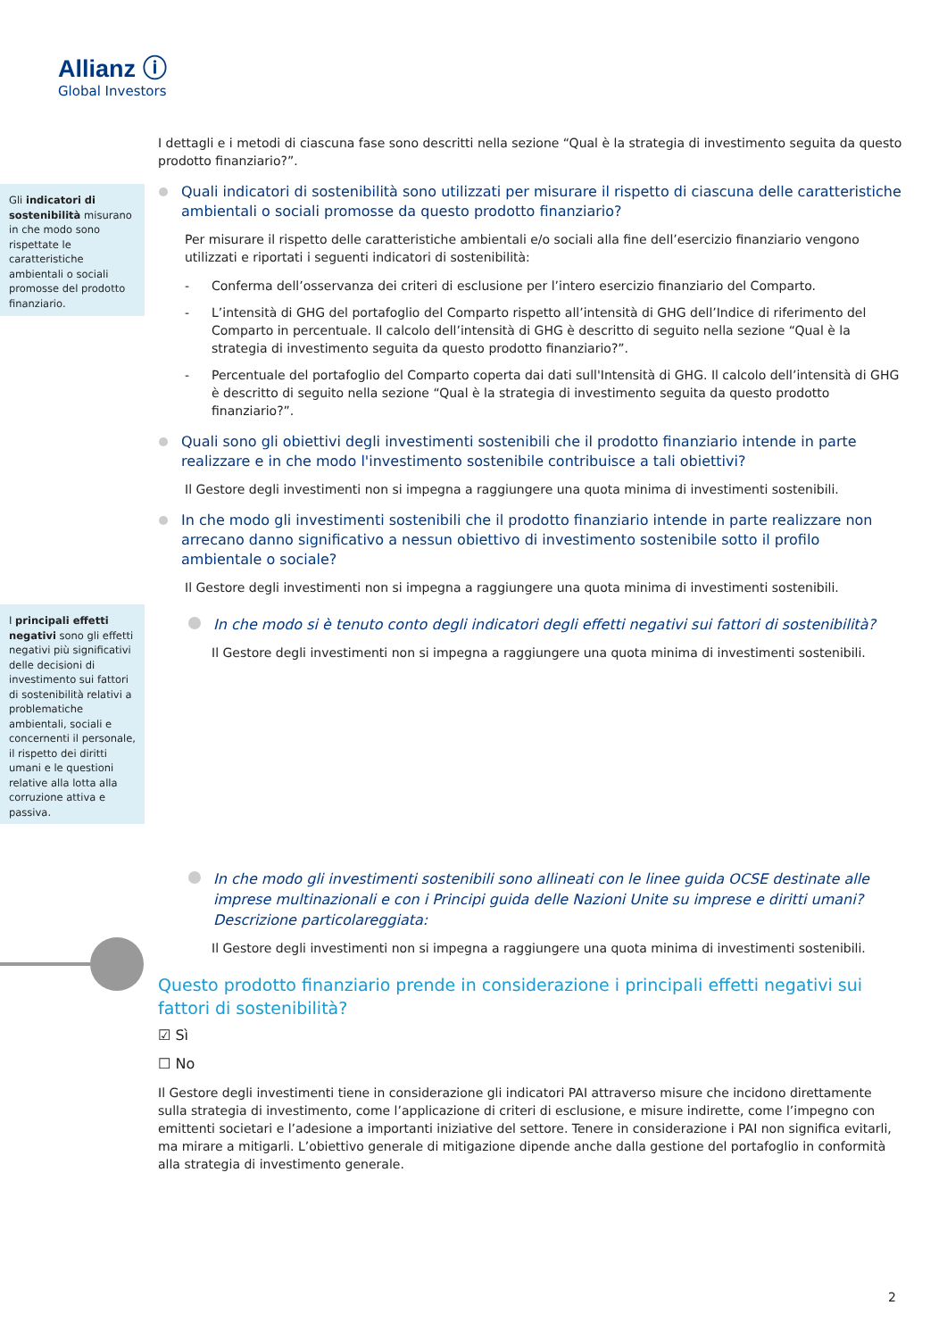Allianz ⓘ
Global Investors
Gli indicatori di sostenibilità misurano in che modo sono rispettate le caratteristiche ambientali o sociali promosse del prodotto finanziario.
I principali effetti negativi sono gli effetti negativi più significativi delle decisioni di investimento sui fattori di sostenibilità relativi a problematiche ambientali, sociali e concernenti il personale, il rispetto dei diritti umani e le questioni relative alla lotta alla corruzione attiva e passiva.
I dettagli e i metodi di ciascuna fase sono descritti nella sezione “Qual è la strategia di investimento seguita da questo prodotto finanziario?”.
Quali indicatori di sostenibilità sono utilizzati per misurare il rispetto di ciascuna delle caratteristiche ambientali o sociali promosse da questo prodotto finanziario?
Per misurare il rispetto delle caratteristiche ambientali e/o sociali alla fine dell’esercizio finanziario vengono utilizzati e riportati i seguenti indicatori di sostenibilità:
- Conferma dell’osservanza dei criteri di esclusione per l’intero esercizio finanziario del Comparto.
- L’intensità di GHG del portafoglio del Comparto rispetto all’intensità di GHG dell’Indice di riferimento del Comparto in percentuale. Il calcolo dell’intensità di GHG è descritto di seguito nella sezione “Qual è la strategia di investimento seguita da questo prodotto finanziario?”.
- Percentuale del portafoglio del Comparto coperta dai dati sull'Intensità di GHG. Il calcolo dell’intensità di GHG è descritto di seguito nella sezione “Qual è la strategia di investimento seguita da questo prodotto finanziario?”.
Quali sono gli obiettivi degli investimenti sostenibili che il prodotto finanziario intende in parte realizzare e in che modo l'investimento sostenibile contribuisce a tali obiettivi?
Il Gestore degli investimenti non si impegna a raggiungere una quota minima di investimenti sostenibili.
In che modo gli investimenti sostenibili che il prodotto finanziario intende in parte realizzare non arrecano danno significativo a nessun obiettivo di investimento sostenibile sotto il profilo ambientale o sociale?
Il Gestore degli investimenti non si impegna a raggiungere una quota minima di investimenti sostenibili.
In che modo si è tenuto conto degli indicatori degli effetti negativi sui fattori di sostenibilità?
Il Gestore degli investimenti non si impegna a raggiungere una quota minima di investimenti sostenibili.
In che modo gli investimenti sostenibili sono allineati con le linee guida OCSE destinate alle imprese multinazionali e con i Principi guida delle Nazioni Unite su imprese e diritti umani? Descrizione particolareggiata:
Il Gestore degli investimenti non si impegna a raggiungere una quota minima di investimenti sostenibili.
Questo prodotto finanziario prende in considerazione i principali effetti negativi sui fattori di sostenibilità?
☑ Sì
☐ No
Il Gestore degli investimenti tiene in considerazione gli indicatori PAI attraverso misure che incidono direttamente sulla strategia di investimento, come l’applicazione di criteri di esclusione, e misure indirette, come l’impegno con emittenti societari e l’adesione a importanti iniziative del settore. Tenere in considerazione i PAI non significa evitarli, ma mirare a mitigarli. L’obiettivo generale di mitigazione dipende anche dalla gestione del portafoglio in conformità alla strategia di investimento generale.
2